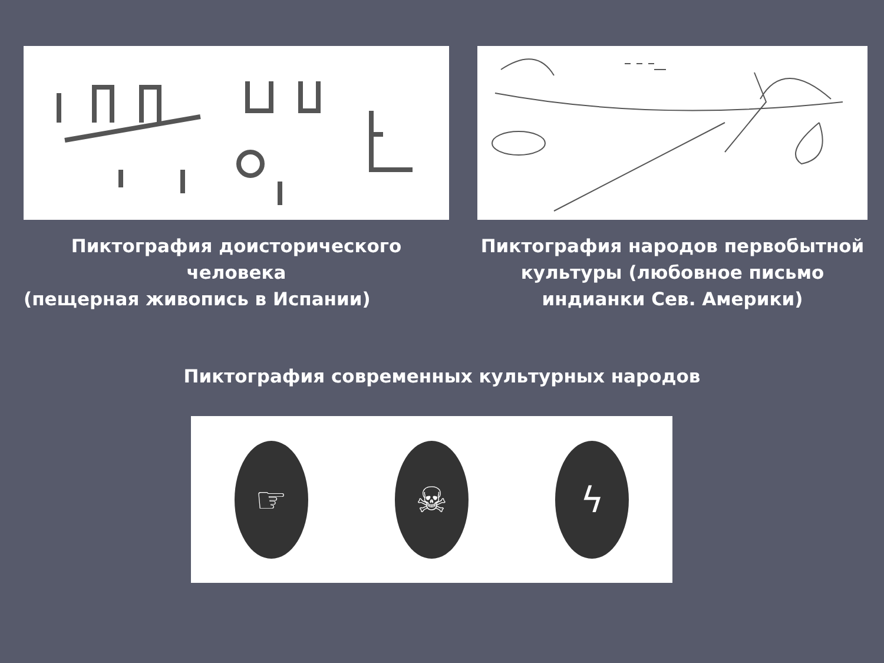Пиктография доисторического человека
(пещерная живопись в Испании)
Пиктография народов первобытной культуры (любовное письмо индианки Сев. Америки)
Пиктография современных культурных народов
☞ ☠ ϟ